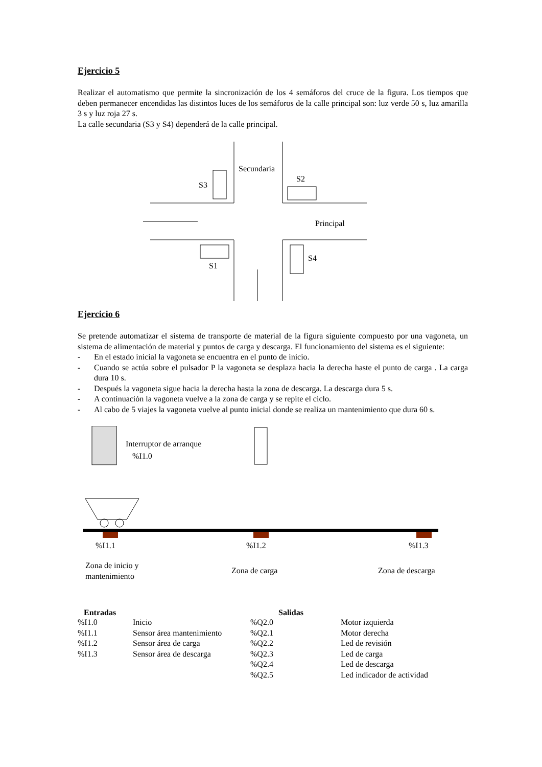Ejercicio 5
Realizar el automatismo que permite la sincronización de los 4 semáforos del cruce de la figura. Los tiempos que deben permanecer encendidas las distintos luces de los semáforos de la calle principal son: luz verde 50 s, luz amarilla 3 s y luz roja 27 s.
La calle secundaria (S3 y S4) dependerá de la calle principal.
Secundaria
S3
S2
Principal
S1
S4
Ejercicio 6
Se pretende automatizar el sistema de transporte de material de la figura siguiente compuesto por una vagoneta, un sistema de alimentación de material y puntos de carga y descarga. El funcionamiento del sistema es el siguiente:
- En el estado inicial la vagoneta se encuentra en el punto de inicio.
- Cuando se actúa sobre el pulsador P la vagoneta se desplaza hacia la derecha haste el punto de carga . La carga dura 10 s.
- Después la vagoneta sigue hacia la derecha hasta la zona de descarga. La descarga dura 5 s.
- A continuación la vagoneta vuelve a la zona de carga y se repite el ciclo.
- Al cabo de 5 viajes la vagoneta vuelve al punto inicial donde se realiza un mantenimiento que dura 60 s.
Interruptor de arranque
%I1.0
%I1.1
%I1.2
%I1.3
Zona de inicio y
mantenimiento
Zona de carga
Zona de descarga
| Entradas | | Salidas | |
| --- | --- | --- | --- |
| %I1.0 | Inicio | %Q2.0 | Motor izquierda |
| %I1.1 | Sensor área mantenimiento | %Q2.1 | Motor derecha |
| %I1.2 | Sensor área de carga | %Q2.2 | Led de revisión |
| %I1.3 | Sensor área de descarga | %Q2.3 | Led de carga |
| | | %Q2.4 | Led de descarga |
| | | %Q2.5 | Led indicador de actividad |